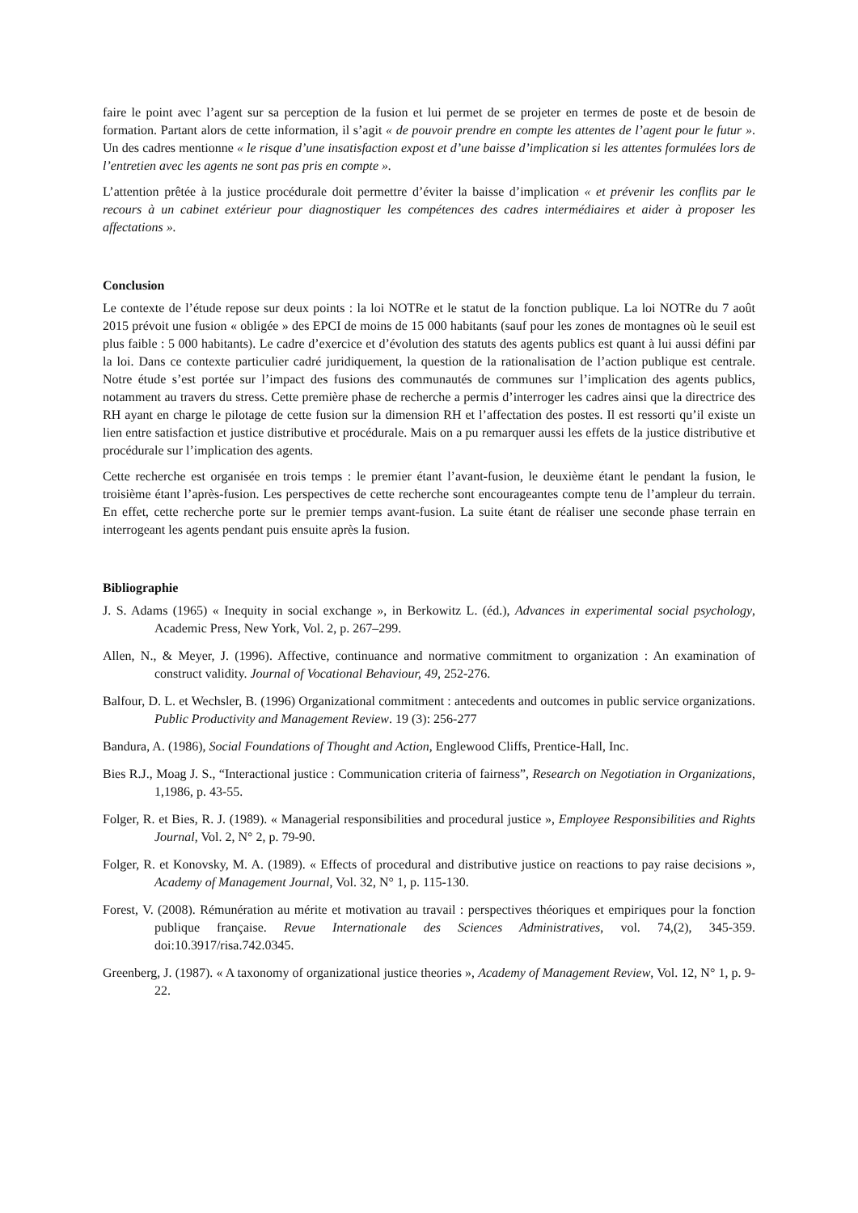faire le point avec l’agent sur sa perception de la fusion et lui permet de se projeter en termes de poste et de besoin de formation. Partant alors de cette information, il s’agit « de pouvoir prendre en compte les attentes de l’agent pour le futur ». Un des cadres mentionne « le risque d’une insatisfaction expost et d’une baisse d’implication si les attentes formulées lors de l’entretien avec les agents ne sont pas pris en compte ».
L’attention prêtée à la justice procédurale doit permettre d’éviter la baisse d’implication « et prévenir les conflits par le recours à un cabinet extérieur pour diagnostiquer les compétences des cadres intermédiaires et aider à proposer les affectations ».
Conclusion
Le contexte de l’étude repose sur deux points : la loi NOTRe et le statut de la fonction publique. La loi NOTRe du 7 août 2015 prévoit une fusion « obligée » des EPCI de moins de 15 000 habitants (sauf pour les zones de montagnes où le seuil est plus faible : 5 000 habitants). Le cadre d’exercice et d’évolution des statuts des agents publics est quant à lui aussi défini par la loi. Dans ce contexte particulier cadré juridiquement, la question de la rationalisation de l’action publique est centrale. Notre étude s’est portée sur l’impact des fusions des communautés de communes sur l’implication des agents publics, notamment au travers du stress. Cette première phase de recherche a permis d’interroger les cadres ainsi que la directrice des RH ayant en charge le pilotage de cette fusion sur la dimension RH et l’affectation des postes. Il est ressorti qu’il existe un lien entre satisfaction et justice distributive et procédurale. Mais on a pu remarquer aussi les effets de la justice distributive et procédurale sur l’implication des agents.
Cette recherche est organisée en trois temps : le premier étant l’avant-fusion, le deuxième étant le pendant la fusion, le troisième étant l’après-fusion. Les perspectives de cette recherche sont encourageantes compte tenu de l’ampleur du terrain. En effet, cette recherche porte sur le premier temps avant-fusion. La suite étant de réaliser une seconde phase terrain en interrogeant les agents pendant puis ensuite après la fusion.
Bibliographie
J. S. Adams (1965) « Inequity in social exchange », in Berkowitz L. (éd.), Advances in experimental social psychology, Academic Press, New York, Vol. 2, p. 267–299.
Allen, N., & Meyer, J. (1996). Affective, continuance and normative commitment to organization : An examination of construct validity. Journal of Vocational Behaviour, 49, 252-276.
Balfour, D. L. et Wechsler, B. (1996) Organizational commitment : antecedents and outcomes in public service organizations. Public Productivity and Management Review. 19 (3): 256-277
Bandura, A. (1986), Social Foundations of Thought and Action, Englewood Cliffs, Prentice-Hall, Inc.
Bies R.J., Moag J. S., “Interactional justice : Communication criteria of fairness”, Research on Negotiation in Organizations, 1,1986, p. 43-55.
Folger, R. et Bies, R. J. (1989). « Managerial responsibilities and procedural justice », Employee Responsibilities and Rights Journal, Vol. 2, N° 2, p. 79-90.
Folger, R. et Konovsky, M. A. (1989). « Effects of procedural and distributive justice on reactions to pay raise decisions », Academy of Management Journal, Vol. 32, N° 1, p. 115-130.
Forest, V. (2008). Rémunération au mérite et motivation au travail : perspectives théoriques et empiriques pour la fonction publique française. Revue Internationale des Sciences Administratives, vol. 74,(2), 345-359. doi:10.3917/risa.742.0345.
Greenberg, J. (1987). « A taxonomy of organizational justice theories », Academy of Management Review, Vol. 12, N° 1, p. 9-22.